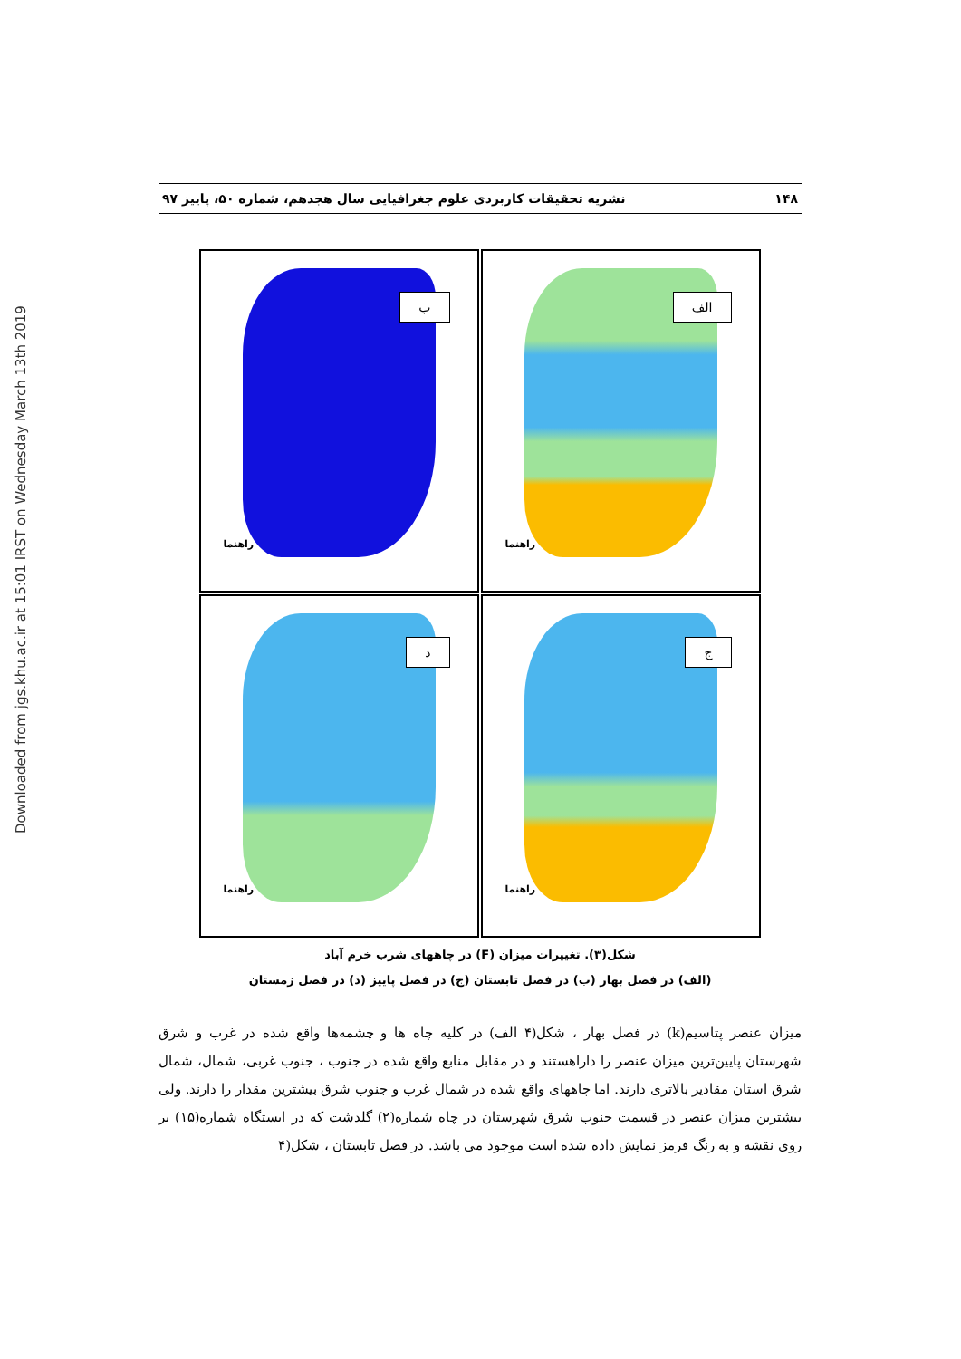Downloaded from jgs.khu.ac.ir at 15:01 IRST on Wednesday March 13th 2019
۱۴۸ نشریه تحقیقات کاربردی علوم جغرافیایی سال هجدهم، شماره ۵۰، پاییز ۹۷
الف
راهنما
ب
راهنما
ج
راهنما
د
راهنما
شکل(۳). تغییرات میزان (F) در چاههای شرب خرم آباد
(الف) در فصل بهار (ب) در فصل تابستان (ج) در فصل پاییز (د) در فصل زمستان
میزان عنصر پتاسیم(k) در فصل بهار ، شکل(۴ الف) در کلیه چاه ها و چشمه‌ها واقع شده در غرب و شرق شهرستان پایین‌ترین میزان عنصر را داراهستند و در مقابل منابع واقع شده در جنوب ، جنوب غربی، شمال، شمال شرق استان مقادیر بالاتری دارند. اما چاههای واقع شده در شمال غرب و جنوب شرق بیشترین مقدار را دارند. ولی بیشترین میزان عنصر در قسمت جنوب شرق شهرستان در چاه شماره(۲) گلدشت که در ایستگاه شماره(۱۵) بر روی نقشه و به رنگ قرمز نمایش داده شده است موجود می باشد. در فصل تابستان ، شکل(۴